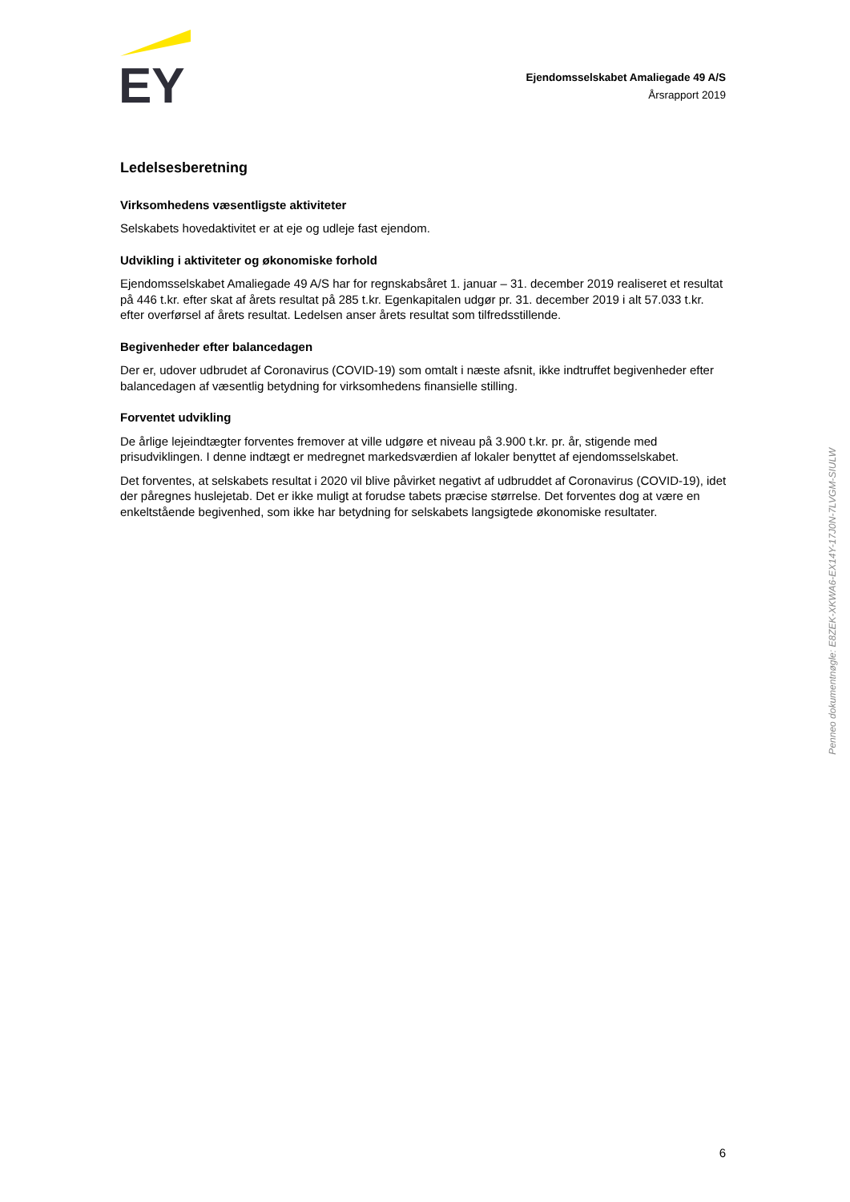EY
Ejendomsselskabet Amaliegade 49 A/S
Årsrapport 2019
Ledelsesberetning
Virksomhedens væsentligste aktiviteter
Selskabets hovedaktivitet er at eje og udleje fast ejendom.
Udvikling i aktiviteter og økonomiske forhold
Ejendomsselskabet Amaliegade 49 A/S har for regnskabsåret 1. januar – 31. december 2019 realiseret et resultat på 446 t.kr. efter skat af årets resultat på 285 t.kr. Egenkapitalen udgør pr. 31. december 2019 i alt 57.033 t.kr. efter overførsel af årets resultat. Ledelsen anser årets resultat som tilfredsstillende.
Begivenheder efter balancedagen
Der er, udover udbrudet af Coronavirus (COVID-19) som omtalt i næste afsnit, ikke indtruffet begivenheder efter balancedagen af væsentlig betydning for virksomhedens finansielle stilling.
Forventet udvikling
De årlige lejeindtægter forventes fremover at ville udgøre et niveau på 3.900 t.kr. pr. år, stigende med prisudviklingen. I denne indtægt er medregnet markedsværdien af lokaler benyttet af ejendomsselskabet.
Det forventes, at selskabets resultat i 2020 vil blive påvirket negativt af udbruddet af Coronavirus (COVID-19), idet der påregnes huslejetab. Det er ikke muligt at forudse tabets præcise størrelse. Det forventes dog at være en enkeltstående begivenhed, som ikke har betydning for selskabets langsigtede økonomiske resultater.
Penneo dokumentnøgle: E8ZEK-XKWA6-EX14Y-17J0N-7LVGM-SIULW
6